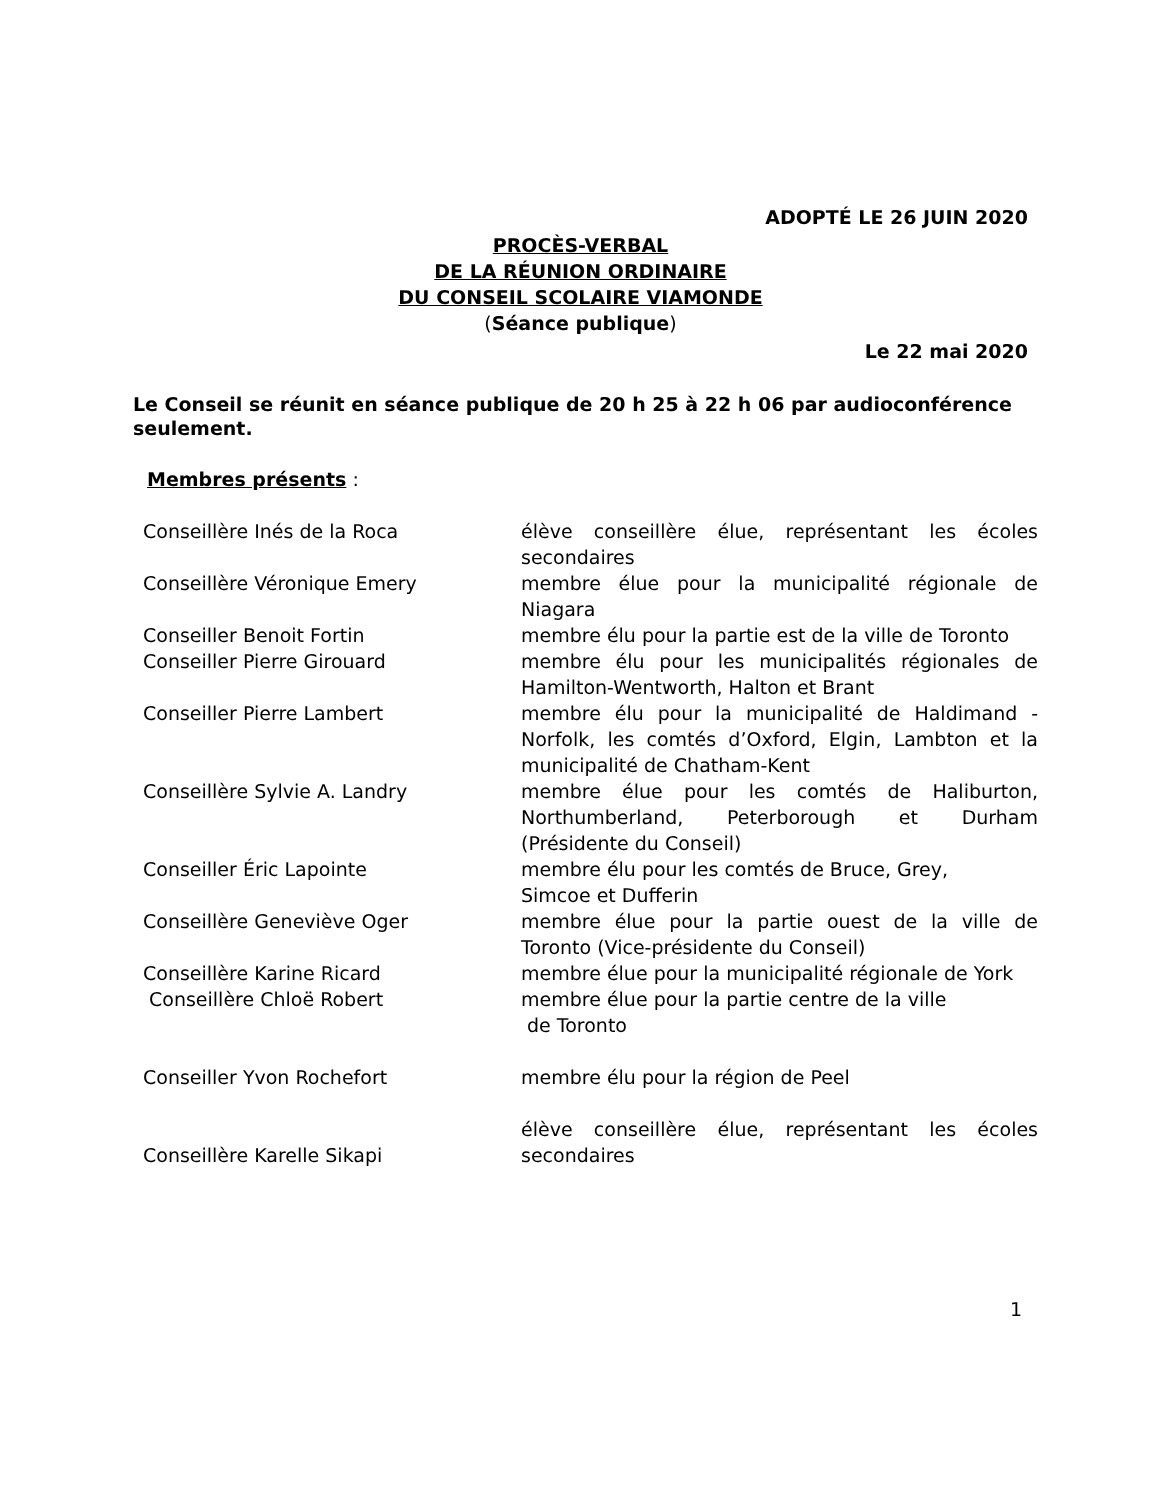ADOPTÉ LE 26 JUIN 2020
PROCÈS-VERBAL
DE LA RÉUNION ORDINAIRE
DU CONSEIL SCOLAIRE VIAMONDE
(Séance publique)
Le 22 mai 2020
Le Conseil se réunit en séance publique de 20 h 25 à 22 h 06 par audioconférence seulement.
Membres présents :
| Conseillère Inés de la Roca | élève conseillère élue, représentant les écoles secondaires |
| Conseillère Véronique Emery | membre élue pour la municipalité régionale de Niagara |
| Conseiller Benoit Fortin | membre élu pour la partie est de la ville de Toronto |
| Conseiller Pierre Girouard | membre élu pour les municipalités régionales de Hamilton-Wentworth, Halton et Brant |
| Conseiller Pierre Lambert | membre élu pour la municipalité de Haldimand - Norfolk, les comtés d’Oxford, Elgin, Lambton et la municipalité de Chatham-Kent |
| Conseillère Sylvie A. Landry | membre élue pour les comtés de Haliburton, Northumberland, Peterborough et Durham (Présidente du Conseil) |
| Conseiller Éric Lapointe | membre élu pour les comtés de Bruce, Grey, Simcoe et Dufferin |
| Conseillère Geneviève Oger | membre élue pour la partie ouest de la ville de Toronto (Vice-présidente du Conseil) |
| Conseillère Karine Ricard | membre élue pour la municipalité régionale de York |
| Conseillère Chloë Robert | membre élue pour la partie centre de la ville de Toronto |
| Conseiller Yvon Rochefort | membre élu pour la région de Peel |
| Conseillère Karelle Sikapi | élève conseillère élue, représentant les écoles secondaires |
1